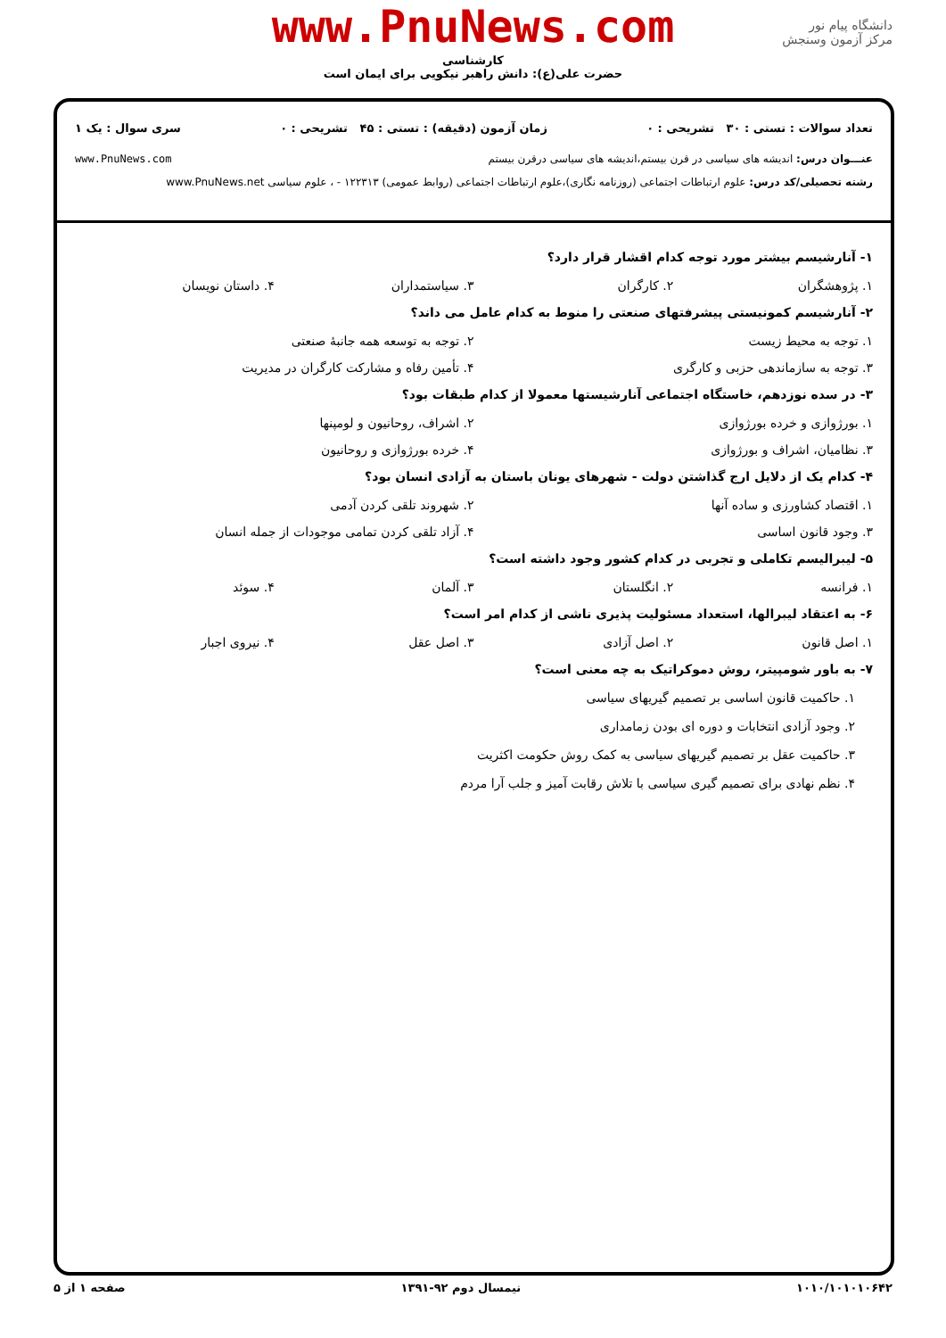دانشگاه پیام نور
مرکز آزمون وسنجش
www.PnuNews.com
کارشناسی
حضرت علی(ع): دانش راهبر نیکویی برای ایمان است
تعداد سوالات : تستی : ۳۰ تشریحی : ۰ زمان آزمون (دقیقه) : تستی : ۴۵ تشریحی : ۰ سری سوال : یک ۱
عنـــوان درس: اندیشه های سیاسی در قرن بیستم،اندیشه های سیاسی درقرن بیستم www.PnuNews.com
رشته تحصیلی/کد درس: علوم ارتباطات اجتماعی (روزنامه نگاری)،علوم ارتباطات اجتماعی (روابط عمومی) ۱۲۲۳۱۳ - ، علوم سیاسی www.PnuNews.net
۱- آنارشیسم بیشتر مورد توجه کدام اقشار قرار دارد؟
۱. پژوهشگران ۲. کارگران ۳. سیاستمداران ۴. داستان نویسان
۲- آنارشیسم کمونیستی پیشرفتهای صنعتی را منوط به کدام عامل می داند؟
۱. توجه به محیط زیست ۲. توجه به توسعه همه جانبهٔ صنعتی
۳. توجه به سازماندهی حزبی و کارگری ۴. تأمین رفاه و مشارکت کارگران در مدیریت
۳- در سده نوزدهم، خاستگاه اجتماعی آنارشیستها معمولا از کدام طبقات بود؟
۱. بورژوازی و خرده بورژوازی ۲. اشراف، روحانیون و لومپنها
۳. نظامیان، اشراف و بورژوازی ۴. خرده بورژوازی و روحانیون
۴- کدام یک از دلایل ارج گذاشتن دولت - شهرهای یونان باستان به آزادی انسان بود؟
۱. اقتصاد کشاورزی و ساده آنها ۲. شهروند تلقی کردن آدمی
۳. وجود قانون اساسی ۴. آزاد تلقی کردن تمامی موجودات از جمله انسان
۵- لیبرالیسم تکاملی و تجربی در کدام کشور وجود داشته است؟
۱. فرانسه ۲. انگلستان ۳. آلمان ۴. سوئد
۶- به اعتقاد لیبرالها، استعداد مسئولیت پذیری ناشی از کدام امر است؟
۱. اصل قانون ۲. اصل آزادی ۳. اصل عقل ۴. نیروی اجبار
۷- به باور شومپیتر، روش دموکراتیک به چه معنی است؟
۱. حاکمیت قانون اساسی بر تصمیم گیریهای سیاسی
۲. وجود آزادی انتخابات و دوره ای بودن زمامداری
۳. حاکمیت عقل بر تصمیم گیریهای سیاسی به کمک روش حکومت اکثریت
۴. نظم نهادی برای تصمیم گیری سیاسی با تلاش رقابت آمیز و جلب آرا مردم
۱۰۱۰/۱۰۱۰۱۰۶۴۲ نیمسال دوم ۹۲-۱۳۹۱ صفحه ۱ از ۵